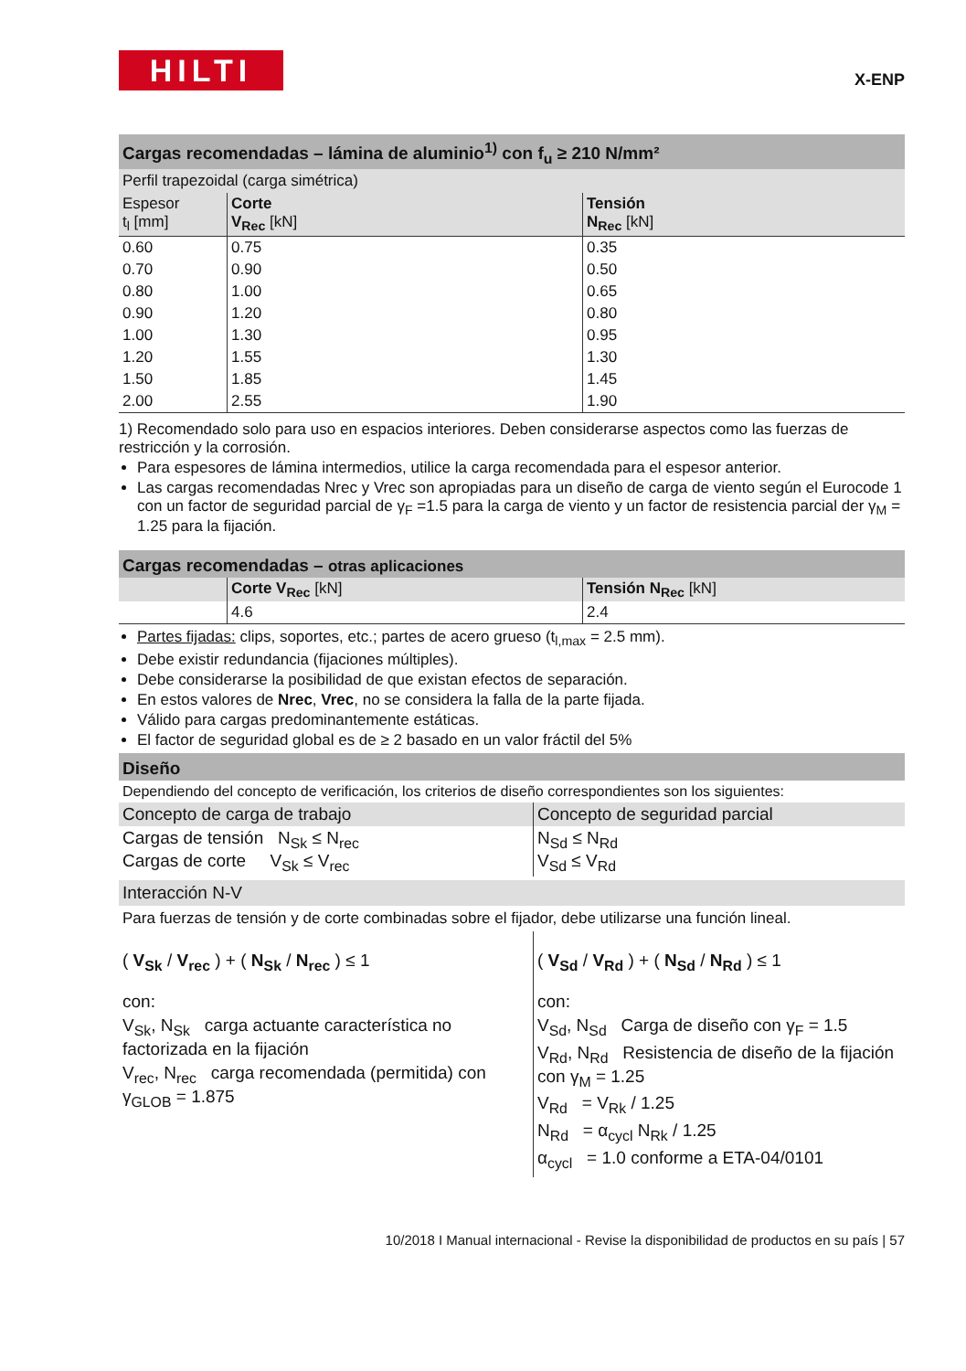HILTI X-ENP
Cargas recomendadas – lámina de aluminio<sup>1)</sup> con f<sub>u</sub> ≥ 210 N/mm²
Perfil trapezoidal (carga simétrica)
| Espesor t<sub>l</sub> [mm] | Corte V<sub>Rec</sub> [kN] | Tensión N<sub>Rec</sub> [kN] |
| --- | --- | --- |
| 0.60 | 0.75 | 0.35 |
| 0.70 | 0.90 | 0.50 |
| 0.80 | 1.00 | 0.65 |
| 0.90 | 1.20 | 0.80 |
| 1.00 | 1.30 | 0.95 |
| 1.20 | 1.55 | 1.30 |
| 1.50 | 1.85 | 1.45 |
| 2.00 | 2.55 | 1.90 |
1) Recomendado solo para uso en espacios interiores. Deben considerarse aspectos como las fuerzas de restricción y la corrosión.
Para espesores de lámina intermedios, utilice la carga recomendada para el espesor anterior.
Las cargas recomendadas Nrec y Vrec son apropiadas para un diseño de carga de viento según el Eurocode 1 con un factor de seguridad parcial de γ<sub>F</sub> =1.5 para la carga de viento y un factor de resistencia parcial der γ<sub>M</sub> = 1.25 para la fijación.
Cargas recomendadas – otras aplicaciones
| | Corte V<sub>Rec</sub> [kN] | Tensión N<sub>Rec</sub> [kN] |
| --- | --- | --- |
| | 4.6 | 2.4 |
Partes fijadas: clips, soportes, etc.; partes de acero grueso (t<sub>l,max</sub> = 2.5 mm).
Debe existir redundancia (fijaciones múltiples).
Debe considerarse la posibilidad de que existan efectos de separación.
En estos valores de Nrec, Vrec, no se considera la falla de la parte fijada.
Válido para cargas predominantemente estáticas.
El factor de seguridad global es de ≥ 2 basado en un valor fráctil del 5%
Diseño
Dependiendo del concepto de verificación, los criterios de diseño correspondientes son los siguientes:
| Concepto de carga de trabajo | Concepto de seguridad parcial |
| --- | --- |
| Cargas de tensión N<sub>Sk</sub> ≤ N<sub>rec</sub> Cargas de corte V<sub>Sk</sub> ≤ V<sub>rec</sub> | N<sub>Sd</sub> ≤ N<sub>Rd</sub> V<sub>Sd</sub> ≤ V<sub>Rd</sub> |
Interacción N-V
Para fuerzas de tensión y de corte combinadas sobre el fijador, debe utilizarse una función lineal.
| ( V<sub>Sk</sub> / V<sub>rec</sub> ) + ( N<sub>Sk</sub> / N<sub>rec</sub> ) ≤ 1 con: V<sub>Sk</sub>, N<sub>Sk</sub> carga actuante característica no factorizada en la fijación V<sub>rec</sub>, N<sub>rec</sub> carga recomendada (permitida) con γ<sub>GLOB</sub> = 1.875 | ( V<sub>Sd</sub> / V<sub>Rd</sub> ) + ( N<sub>Sd</sub> / N<sub>Rd</sub> ) ≤ 1 con: V<sub>Sd</sub>, N<sub>Sd</sub> Carga de diseño con γ<sub>F</sub> = 1.5 V<sub>Rd</sub>, N<sub>Rd</sub> Resistencia de diseño de la fijación con γ<sub>M</sub> = 1.25 V<sub>Rd</sub> = V<sub>Rk</sub> / 1.25 N<sub>Rd</sub> = α<sub>cycl</sub> N<sub>Rk</sub> / 1.25 α<sub>cycl</sub> = 1.0 conforme a ETA-04/0101 |
10/2018 I Manual internacional - Revise la disponibilidad de productos en su país | 57